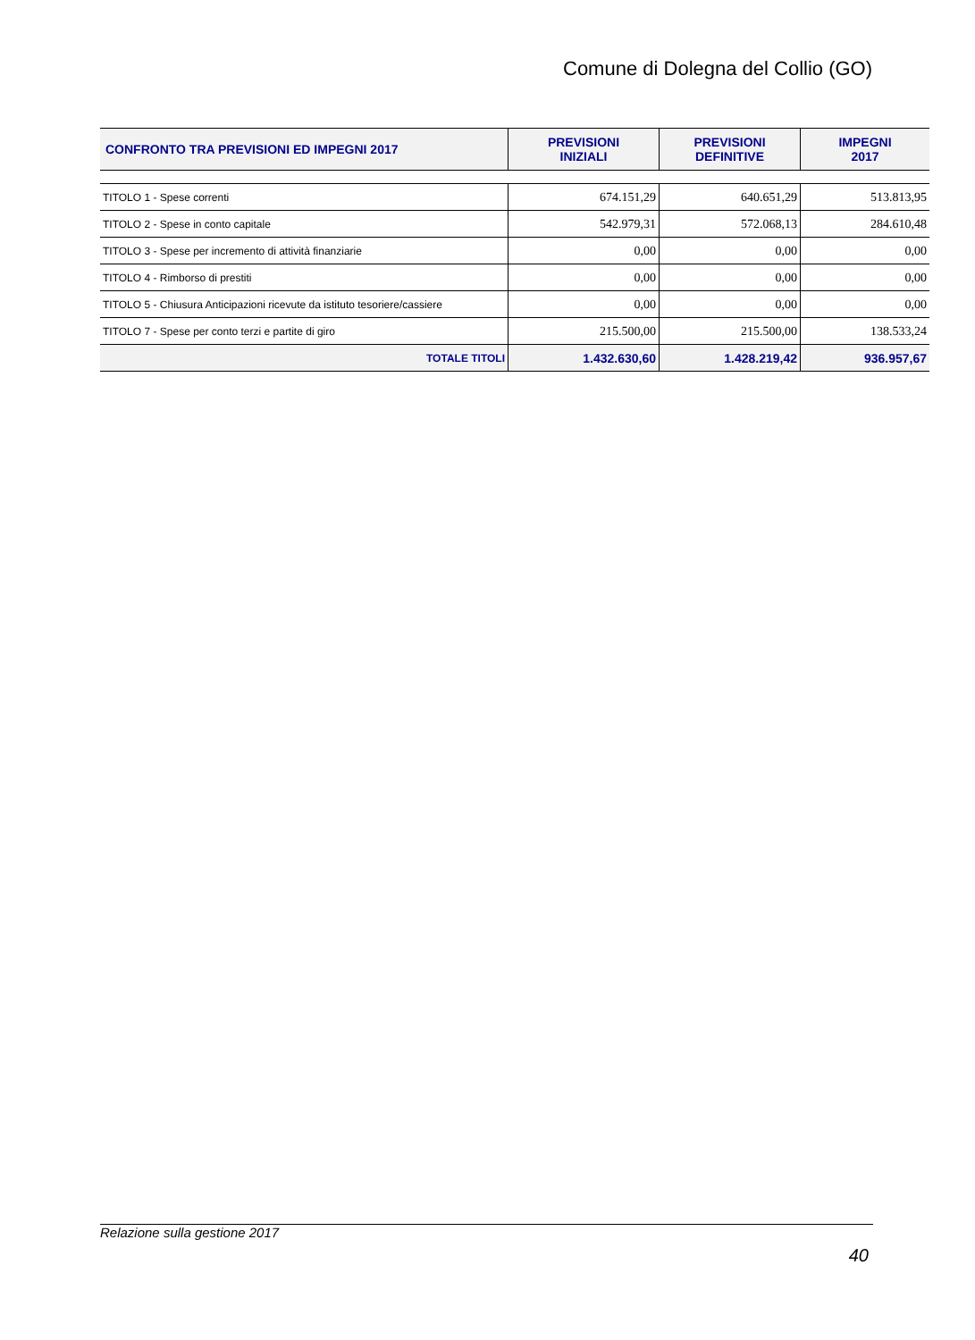Comune di Dolegna del Collio (GO)
| CONFRONTO TRA PREVISIONI ED IMPEGNI 2017 | PREVISIONI INIZIALI | PREVISIONI DEFINITIVE | IMPEGNI 2017 |
| --- | --- | --- | --- |
| TITOLO 1 - Spese correnti | 674.151,29 | 640.651,29 | 513.813,95 |
| TITOLO 2 - Spese in conto capitale | 542.979,31 | 572.068,13 | 284.610,48 |
| TITOLO 3 - Spese per incremento di attività finanziarie | 0,00 | 0,00 | 0,00 |
| TITOLO 4 - Rimborso di prestiti | 0,00 | 0,00 | 0,00 |
| TITOLO 5 - Chiusura Anticipazioni ricevute da istituto tesoriere/cassiere | 0,00 | 0,00 | 0,00 |
| TITOLO 7 - Spese per conto terzi e partite di giro | 215.500,00 | 215.500,00 | 138.533,24 |
| TOTALE TITOLI | 1.432.630,60 | 1.428.219,42 | 936.957,67 |
Relazione sulla gestione 2017
40